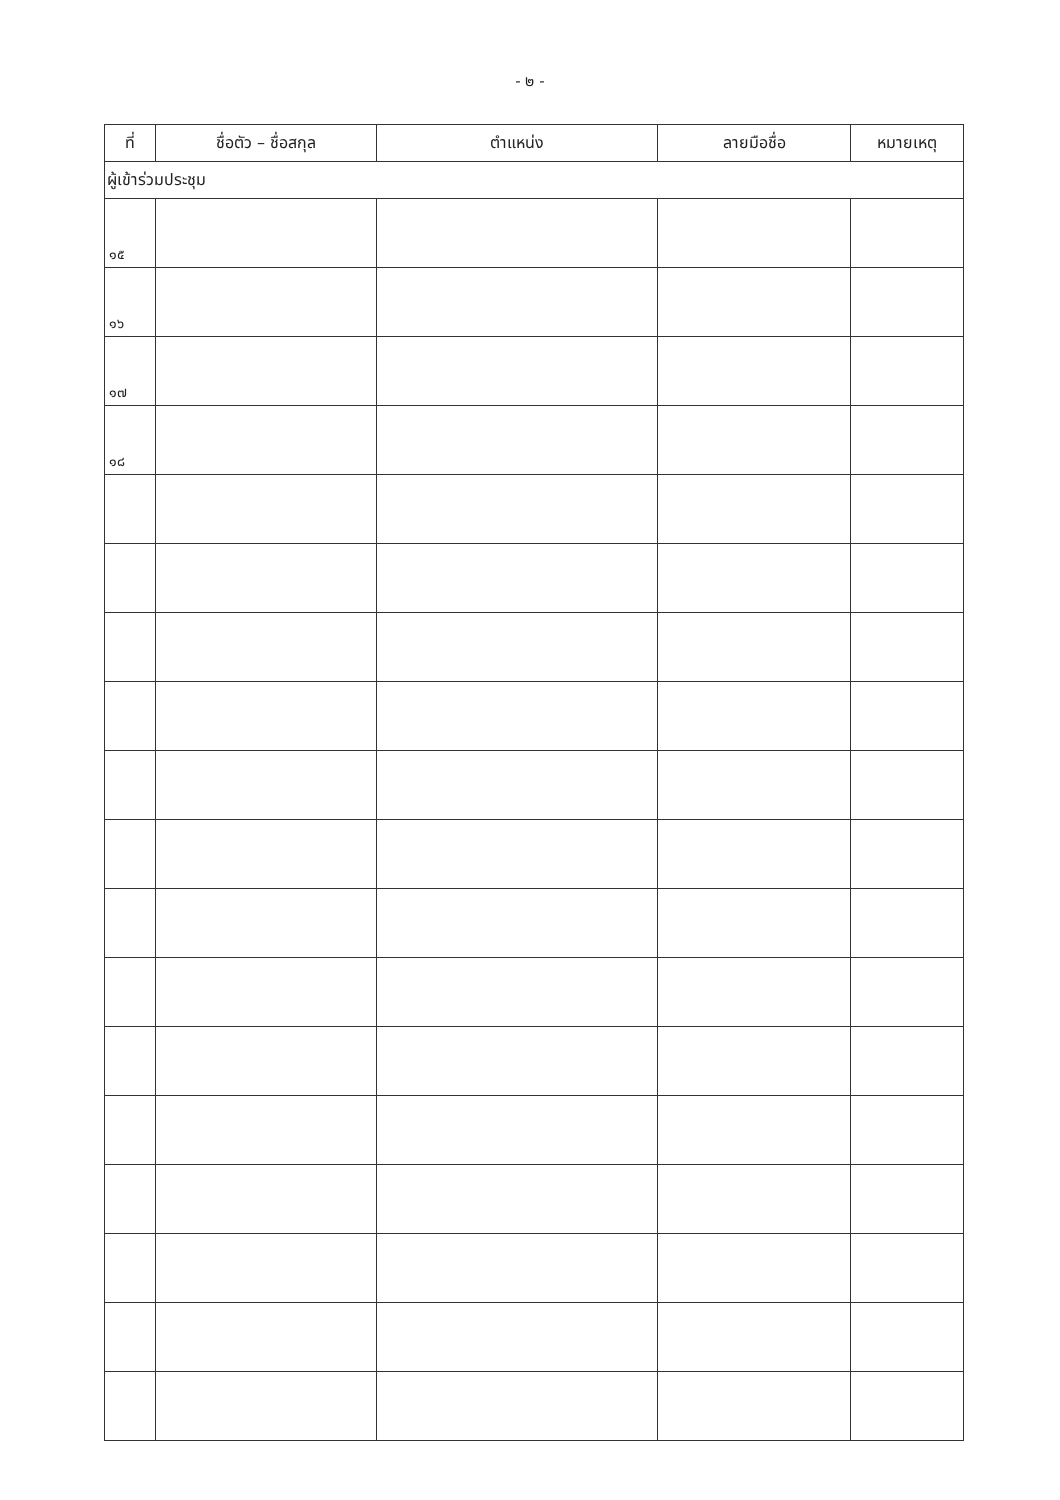- ๒ -
| ที่ | ชื่อตัว – ชื่อสกุล | ตำแหน่ง | ลายมือชื่อ | หมายเหตุ |
| --- | --- | --- | --- | --- |
| ผู้เข้าร่วมประชุม | | | | |
| ๑๕ | | | | |
| ๑๖ | | | | |
| ๑๗ | | | | |
| ๑๘ | | | | |